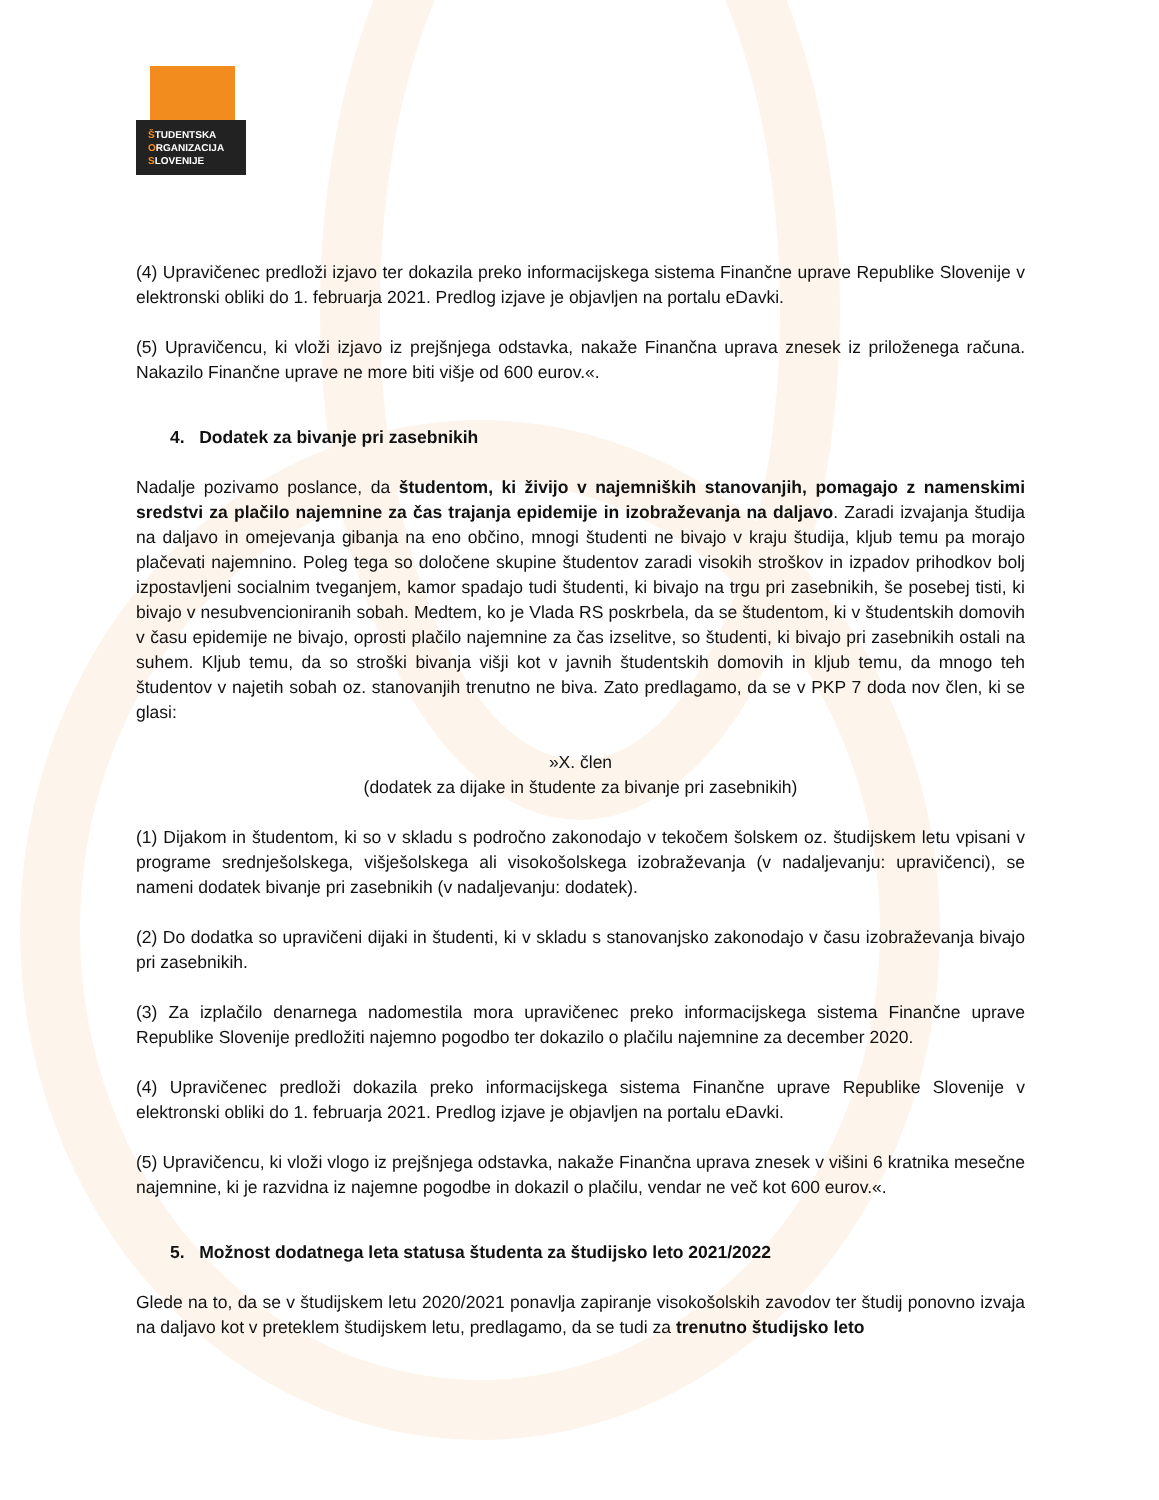ŠTUDENTSKA
ORGANIZACIJA
SLOVENIJE
(4) Upravičenec predloži izjavo ter dokazila preko informacijskega sistema Finančne uprave Republike Slovenije v elektronski obliki do 1. februarja 2021. Predlog izjave je objavljen na portalu eDavki.
(5) Upravičencu, ki vloži izjavo iz prejšnjega odstavka, nakaže Finančna uprava znesek iz priloženega računa. Nakazilo Finančne uprave ne more biti višje od 600 eurov.«.
4. Dodatek za bivanje pri zasebnikih
Nadalje pozivamo poslance, da študentom, ki živijo v najemniških stanovanjih, pomagajo z namenskimi sredstvi za plačilo najemnine za čas trajanja epidemije in izobraževanja na daljavo. Zaradi izvajanja študija na daljavo in omejevanja gibanja na eno občino, mnogi študenti ne bivajo v kraju študija, kljub temu pa morajo plačevati najemnino. Poleg tega so določene skupine študentov zaradi visokih stroškov in izpadov prihodkov bolj izpostavljeni socialnim tveganjem, kamor spadajo tudi študenti, ki bivajo na trgu pri zasebnikih, še posebej tisti, ki bivajo v nesubvencioniranih sobah. Medtem, ko je Vlada RS poskrbela, da se študentom, ki v študentskih domovih v času epidemije ne bivajo, oprosti plačilo najemnine za čas izselitve, so študenti, ki bivajo pri zasebnikih ostali na suhem. Kljub temu, da so stroški bivanja višji kot v javnih študentskih domovih in kljub temu, da mnogo teh študentov v najetih sobah oz. stanovanjih trenutno ne biva. Zato predlagamo, da se v PKP 7 doda nov člen, ki se glasi:
»X. člen
(dodatek za dijake in študente za bivanje pri zasebnikih)
(1) Dijakom in študentom, ki so v skladu s področno zakonodajo v tekočem šolskem oz. študijskem letu vpisani v programe srednješolskega, višješolskega ali visokošolskega izobraževanja (v nadaljevanju: upravičenci), se nameni dodatek bivanje pri zasebnikih (v nadaljevanju: dodatek).
(2) Do dodatka so upravičeni dijaki in študenti, ki v skladu s stanovanjsko zakonodajo v času izobraževanja bivajo pri zasebnikih.
(3) Za izplačilo denarnega nadomestila mora upravičenec preko informacijskega sistema Finančne uprave Republike Slovenije predložiti najemno pogodbo ter dokazilo o plačilu najemnine za december 2020.
(4) Upravičenec predloži dokazila preko informacijskega sistema Finančne uprave Republike Slovenije v elektronski obliki do 1. februarja 2021. Predlog izjave je objavljen na portalu eDavki.
(5) Upravičencu, ki vloži vlogo iz prejšnjega odstavka, nakaže Finančna uprava znesek v višini 6 kratnika mesečne najemnine, ki je razvidna iz najemne pogodbe in dokazil o plačilu, vendar ne več kot 600 eurov.«.
5. Možnost dodatnega leta statusa študenta za študijsko leto 2021/2022
Glede na to, da se v študijskem letu 2020/2021 ponavlja zapiranje visokošolskih zavodov ter študij ponovno izvaja na daljavo kot v preteklem študijskem letu, predlagamo, da se tudi za trenutno študijsko leto